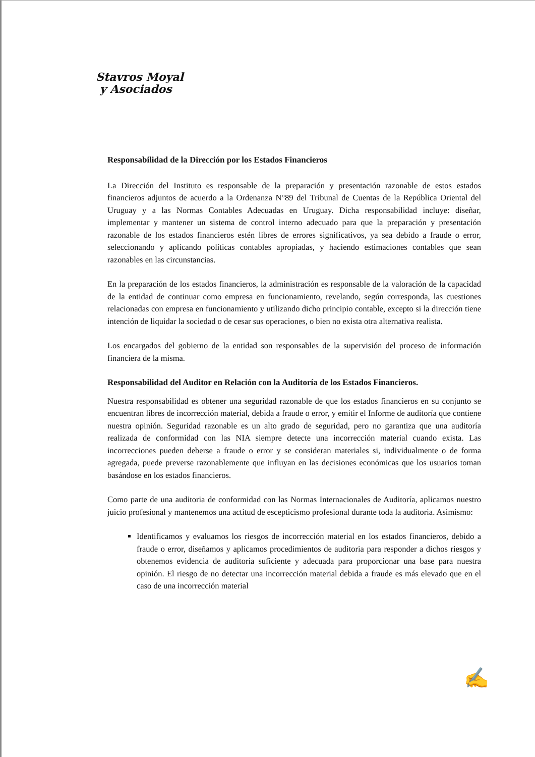Stavros Moyal
y Asociados
Responsabilidad de la Dirección por los Estados Financieros
La Dirección del Instituto es responsable de la preparación y presentación razonable de estos estados financieros adjuntos de acuerdo a la Ordenanza N°89 del Tribunal de Cuentas de la República Oriental del Uruguay y a las Normas Contables Adecuadas en Uruguay. Dicha responsabilidad incluye: diseñar, implementar y mantener un sistema de control interno adecuado para que la preparación y presentación razonable de los estados financieros estén libres de errores significativos, ya sea debido a fraude o error, seleccionando y aplicando políticas contables apropiadas, y haciendo estimaciones contables que sean razonables en las circunstancias.
En la preparación de los estados financieros, la administración es responsable de la valoración de la capacidad de la entidad de continuar como empresa en funcionamiento, revelando, según corresponda, las cuestiones relacionadas con empresa en funcionamiento y utilizando dicho principio contable, excepto si la dirección tiene intención de liquidar la sociedad o de cesar sus operaciones, o bien no exista otra alternativa realista.
Los encargados del gobierno de la entidad son responsables de la supervisión del proceso de información financiera de la misma.
Responsabilidad del Auditor en Relación con la Auditoría de los Estados Financieros.
Nuestra responsabilidad es obtener una seguridad razonable de que los estados financieros en su conjunto se encuentran libres de incorrección material, debida a fraude o error, y emitir el Informe de auditoría que contiene nuestra opinión. Seguridad razonable es un alto grado de seguridad, pero no garantiza que una auditoría realizada de conformidad con las NIA siempre detecte una incorrección material cuando exista. Las incorrecciones pueden deberse a fraude o error y se consideran materiales si, individualmente o de forma agregada, puede preverse razonablemente que influyan en las decisiones económicas que los usuarios toman basándose en los estados financieros.
Como parte de una auditoria de conformidad con las Normas Internacionales de Auditoría, aplicamos nuestro juicio profesional y mantenemos una actitud de escepticismo profesional durante toda la auditoria. Asimismo:
Identificamos y evaluamos los riesgos de incorrección material en los estados financieros, debido a fraude o error, diseñamos y aplicamos procedimientos de auditoria para responder a dichos riesgos y obtenemos evidencia de auditoria suficiente y adecuada para proporcionar una base para nuestra opinión. El riesgo de no detectar una incorrección material debida a fraude es más elevado que en el caso de una incorrección material
✍